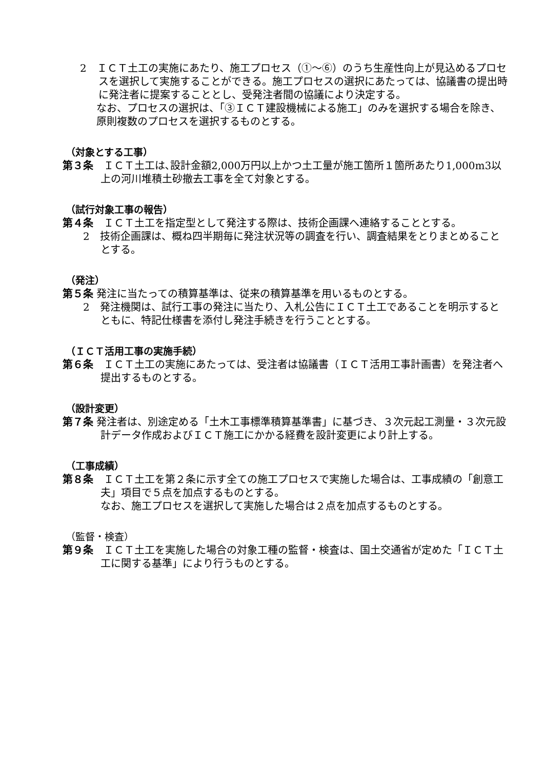2　ＩＣＴ土工の実施にあたり、施工プロセス（①～⑥）のうち生産性向上が見込めるプロセスを選択して実施することができる。施工プロセスの選択にあたっては、協議書の提出時に発注者に提案することとし、受発注者間の協議により決定する。
なお、プロセスの選択は、「③ＩＣＴ建設機械による施工」のみを選択する場合を除き、原則複数のプロセスを選択するものとする。
（対象とする工事）
第３条　ＩＣＴ土工は､設計金額2,000万円以上かつ土工量が施工箇所１箇所あたり1,000m3以上の河川堆積土砂撤去工事を全て対象とする。
（試行対象工事の報告）
第４条　ＩＣＴ土工を指定型として発注する際は、技術企画課へ連絡することとする。
2　技術企画課は、概ね四半期毎に発注状況等の調査を行い、調査結果をとりまとめることとする。
（発注）
第５条 発注に当たっての積算基準は、従来の積算基準を用いるものとする。
2　発注機関は、試行工事の発注に当たり、入札公告にＩＣＴ土工であることを明示するとともに、特記仕様書を添付し発注手続きを行うこととする。
（ＩＣＴ活用工事の実施手続）
第６条　ＩＣＴ土工の実施にあたっては、受注者は協議書（ＩＣＴ活用工事計画書）を発注者へ提出するものとする。
（設計変更）
第７条 発注者は、別途定める「土木工事標準積算基準書」に基づき、３次元起工測量・３次元設計データ作成およびＩＣＴ施工にかかる経費を設計変更により計上する。
（工事成績）
第８条　ＩＣＴ土工を第２条に示す全ての施工プロセスで実施した場合は、工事成績の「創意工夫」項目で５点を加点するものとする。
なお、施工プロセスを選択して実施した場合は２点を加点するものとする。
（監督・検査）
第９条　ＩＣＴ土工を実施した場合の対象工種の監督・検査は、国土交通省が定めた「ＩＣＴ土工に関する基準」により行うものとする。